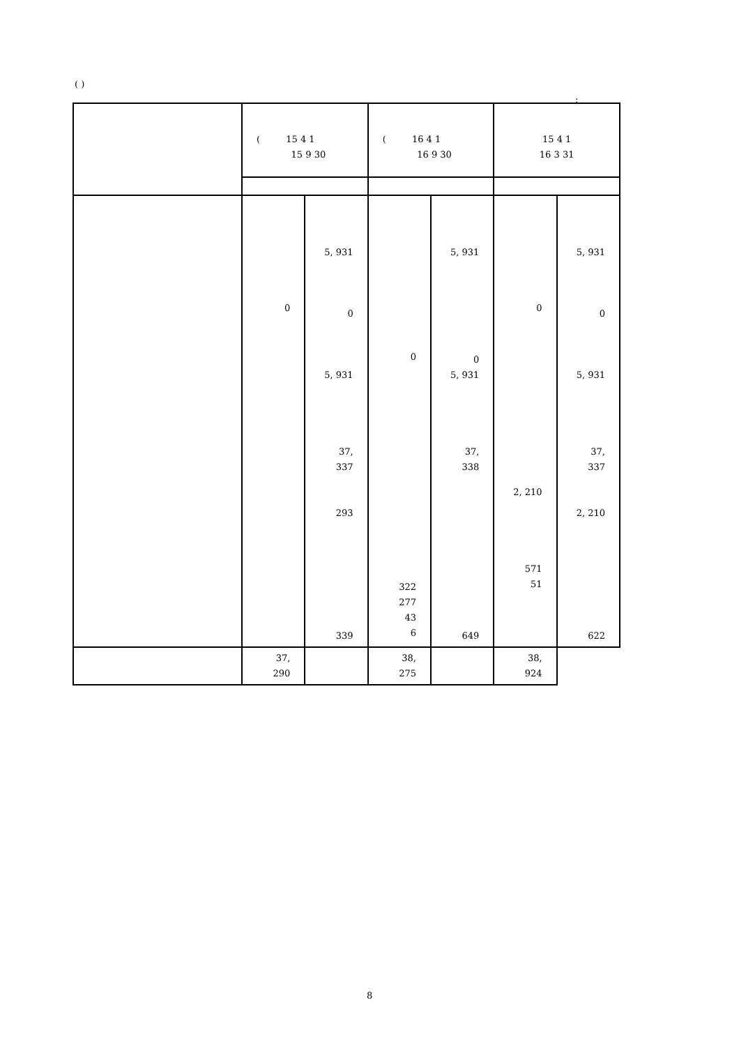( )
:
| | ( 15 4 1 15 9 30 | | ( 16 4 1 16 9 30 | | 15 4 1 16 3 31 | |
| | 0 | 5, 931 0 5, 931 37, 337 293 339 | 0 322 277 43 6 | 5, 931 0 5, 931 37, 338 649 | 0 2, 210 571 51 | 5, 931 0 5, 931 37, 337 2, 210 622 |
| | 37, 290 | | 38, 275 | | 38, 924 | |
8